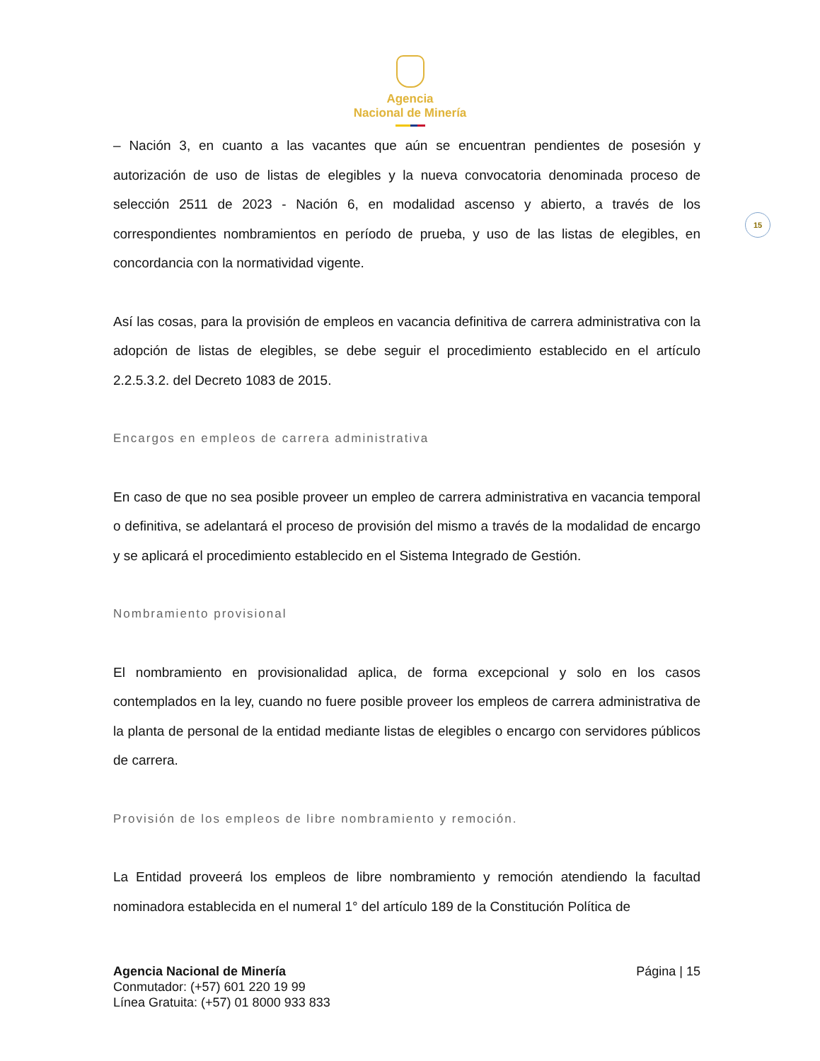Agencia
Nacional de Minería
15
– Nación 3, en cuanto a las vacantes que aún se encuentran pendientes de posesión y autorización de uso de listas de elegibles y la nueva convocatoria denominada proceso de selección 2511 de 2023 - Nación 6, en modalidad ascenso y abierto, a través de los correspondientes nombramientos en período de prueba, y uso de las listas de elegibles, en concordancia con la normatividad vigente.
Así las cosas, para la provisión de empleos en vacancia definitiva de carrera administrativa con la adopción de listas de elegibles, se debe seguir el procedimiento establecido en el artículo 2.2.5.3.2. del Decreto 1083 de 2015.
Encargos en empleos de carrera administrativa
En caso de que no sea posible proveer un empleo de carrera administrativa en vacancia temporal o definitiva, se adelantará el proceso de provisión del mismo a través de la modalidad de encargo y se aplicará el procedimiento establecido en el Sistema Integrado de Gestión.
Nombramiento provisional
El nombramiento en provisionalidad aplica, de forma excepcional y solo en los casos contemplados en la ley, cuando no fuere posible proveer los empleos de carrera administrativa de la planta de personal de la entidad mediante listas de elegibles o encargo con servidores públicos de carrera.
Provisión de los empleos de libre nombramiento y remoción.
La Entidad proveerá los empleos de libre nombramiento y remoción atendiendo la facultad nominadora establecida en el numeral 1° del artículo 189 de la Constitución Política de
Agencia Nacional de Minería
Conmutador: (+57) 601 220 19 99
Línea Gratuita: (+57) 01 8000 933 833
Página | 15